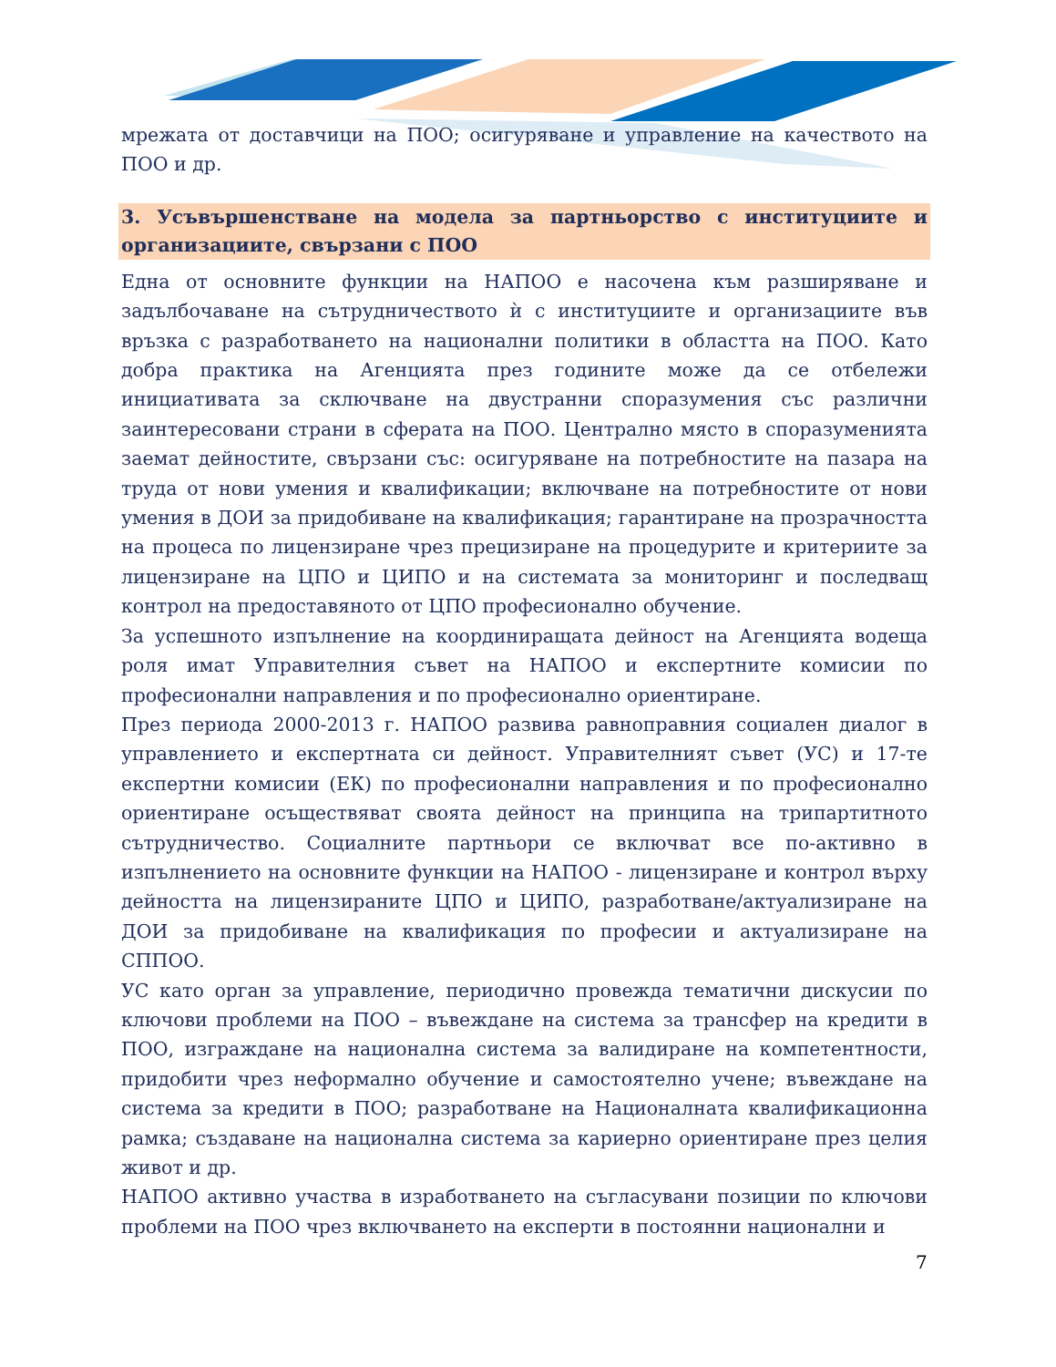мрежата от доставчици на ПОО; осигуряване и управление на качеството на ПОО и др.
3. Усъвършенстване на модела за партньорство с институциите и организациите, свързани с ПОО
Една от основните функции на НАПОО е насочена към разширяване и задълбочаване на сътрудничеството ѝ с институциите и организациите във връзка с разработването на национални политики в областта на ПОО. Като добра практика на Агенцията през годините може да се отбележи инициативата за сключване на двустранни споразумения със различни заинтересовани страни в сферата на ПОО. Централно място в споразуменията заемат дейностите, свързани със: осигуряване на потребностите на пазара на труда от нови умения и квалификации; включване на потребностите от нови умения в ДОИ за придобиване на квалификация; гарантиране на прозрачността на процеса по лицензиране чрез прецизиране на процедурите и критериите за лицензиране на ЦПО и ЦИПО и на системата за мониторинг и последващ контрол на предоставяното от ЦПО професионално обучение.
За успешното изпълнение на координиращата дейност на Агенцията водеща роля имат Управителния съвет на НАПОО и експертните комисии по професионални направления и по професионално ориентиране.
През периода 2000-2013 г. НАПОО развива равноправния социален диалог в управлението и експертната си дейност. Управителният съвет (УС) и 17-те експертни комисии (ЕК) по професионални направления и по професионално ориентиране осъществяват своята дейност на принципа на трипартитното сътрудничество. Социалните партньори се включват все по-активно в изпълнението на основните функции на НАПОО - лицензиране и контрол върху дейността на лицензираните ЦПО и ЦИПО, разработване/актуализиране на ДОИ за придобиване на квалификация по професии и актуализиране на СППОО.
УС като орган за управление, периодично провежда тематични дискусии по ключови проблеми на ПОО – въвеждане на система за трансфер на кредити в ПОО, изграждане на национална система за валидиране на компетентности, придобити чрез неформално обучение и самостоятелно учене; въвеждане на система за кредити в ПОО; разработване на Националната квалификационна рамка; създаване на национална система за кариерно ориентиране през целия живот и др.
НАПОО активно участва в изработването на съгласувани позиции по ключови проблеми на ПОО чрез включването на експерти в постоянни национални и
7